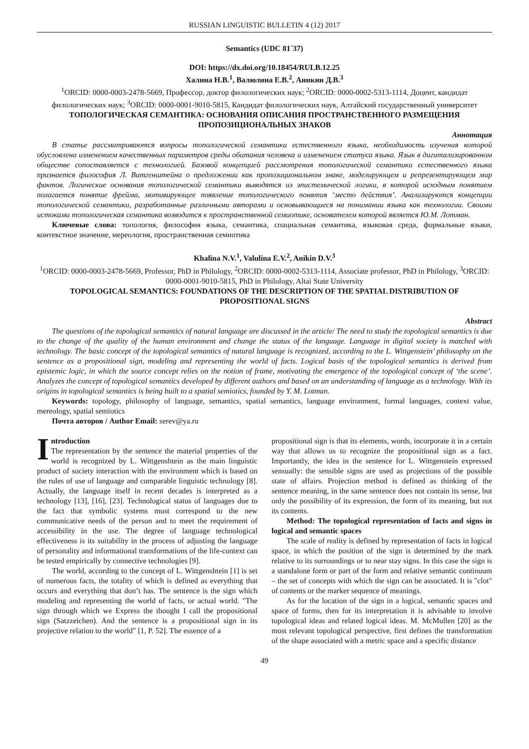RUSSIAN LINGUISTIC BULLETIN 4 (12) 2017
Semantics (UDC 81`37)
DOI: https://dx.doi.org/10.18454/RULB.12.25
Халина Н.В.<sup>1</sup>, Валюлина Е.В.<sup>2</sup>, Аникин Д.В.<sup>3</sup>
<sup>1</sup> ORCID: 0000-0003-2478-5669, Профессор, доктор филологических наук; <sup>2</sup>ORCID: 0000-0002-5313-1114, Доцент, кандидат филологических наук; <sup>3</sup>ORCID: 0000-0001-9010-5815, Кандидат филологических наук, Алтайский государственный университет
ТОПОЛОГИЧЕСКАЯ СЕМАНТИКА: ОСНОВАНИЯ ОПИСАНИЯ ПРОСТРАНСТВЕННОГО РАЗМЕЩЕНИЯ ПРОПОЗИЦИОНАЛЬНЫХ ЗНАКОВ
Аннотация
В статье рассматриваются вопросы топологической семантики естественного языка, необходимость изучения которой обусловлена изменением качественных параметров среды обитания человека и изменением статуса языка. Язык в дигитализированном обществе сопоставляется с технологией. Базовой концепцией рассмотрения топологической семантики естественного языка признается философия Л. Витгенштейна о предложении как пропозициональном знаке, моделирующем и репрезентирующем мир фактов. Логические основания топологической семантики выводятся из эпистемической логики, в которой исходным понятием полагается понятие фрейма, мотивирующее появление топологического понятия ‘место действия’. Анализируются концепции топологической семантики, разработанные различными авторами и основывающиеся на понимании языка как технологии. Своими истоками топологическая семантика возводится к пространственной семиотике, основателем которой является Ю.М. Лотман.
Ключевые слова: топология, философия языка, семантика, спациальная семантика, языковая среда, формальные языки, контекстное значение, мереология, пространственная семиотика
Khalina N.V.<sup>1</sup>, Valulina E.V.<sup>2</sup>, Anikin D.V.<sup>3</sup>
<sup>1</sup> ORCID: 0000-0003-2478-5669, Professor, PhD in Philology, <sup>2</sup>ORCID: 0000-0002-5313-1114, Associate professor, PhD in Philology, <sup>3</sup>ORCID: 0000-0001-9010-5815, PhD in Philology, Altai State University
TOPOLOGICAL SEMANTICS: FOUNDATIONS OF THE DESCRIPTION OF THE SPATIAL DISTRIBUTION OF PROPOSITIONAL SIGNS
Abstract
The questions of the topological semantics of natural language are discussed in the article/ The need to study the topological semantics is due to the change of the quality of the human environment and change the status of the language. Language in digital society is matched with technology. The basic concept of the topological semantics of natural language is recognized, according to the L. Wittgenstein’ philosophy on the sentence as a propositional sign, modeling and representing the world of facts. Logical basis of the topological semantics is derived from epistemic logic, in which the source concept relies on the notion of frame, motivating the emergence of the topological concept of ‘the scene’. Analyzes the concept of topological semantics developed by different authors and based on an understanding of language as a technology. With its origins in topological semantics is being built to a spatial semiotics, founded by Y. M. Lotman.
Keywords: topology, philosophy of language, semantics, spatial semantics, language environment, formal languages, context value, mereology, spatial semiotics
Почта авторов / Author Email: serev@ya.ru
Introduction
The representation by the sentence the material properties of the world is recognized by L. Wittgenshtein as the main linguistic product of society interaction with the environment which is based on the rules of use of language and comparable linguistic technology [8]. Actually, the language itself in recent decades is interpreted as a technology [13], [16], [23]. Technological status of languages due to the fact that symbolic systems must correspond to the new communicative needs of the person and to meet the requirement of accessibility in the use. The degree of language technological effectiveness is its suitability in the process of adjusting the language of personality and informational transformations of the life-context can be tested empirically by connective technologies [9].
The world, according to the concept of L. Wittgenshtein [1] is set of numerous facts, the totality of which is defined as everything that occurs and everything that don’t has. The sentence is the sign which modeling and representing the world of facts, or actual world. "The sign through which we Express the thought I call the propositional sign (Satzzeichen). And the sentence is a propositional sign in its projective relation to the world" [1, P. 52]. The essence of a
propositional sign is that its elements, words, incorporate it in a certain way that allows us to recognize the propositional sign as a fact. Importantly, the idea in the sentence for L. Wittgenstein expressed sensually: the sensible signs are used as projections of the possible state of affairs. Projection method is defined as thinking of the sentence meaning, in the same sentence does not contain its sense, but only the possibility of its expression, the form of its meaning, but not its contents.
Method: The topological representation of facts and signs in logical and semantic spaces
The scale of reality is defined by representation of facts in logical space, in which the position of the sign is determined by the mark relative to its surroundings or to near stay signs. In this case the sign is a standalone form or part of the form and relative semantic continuum – the set of concepts with which the sign can be associated. It is "clot" of contents or the marker sequence of meanings.
As for the location of the sign in a logical, semantic spaces and space of forms, then for its interpretation it is advisable to involve topological ideas and related logical ideas. M. McMullen [20] as the most relevant topological perspective, first defines the transformation of the shape associated with a metric space and a specific distance
49